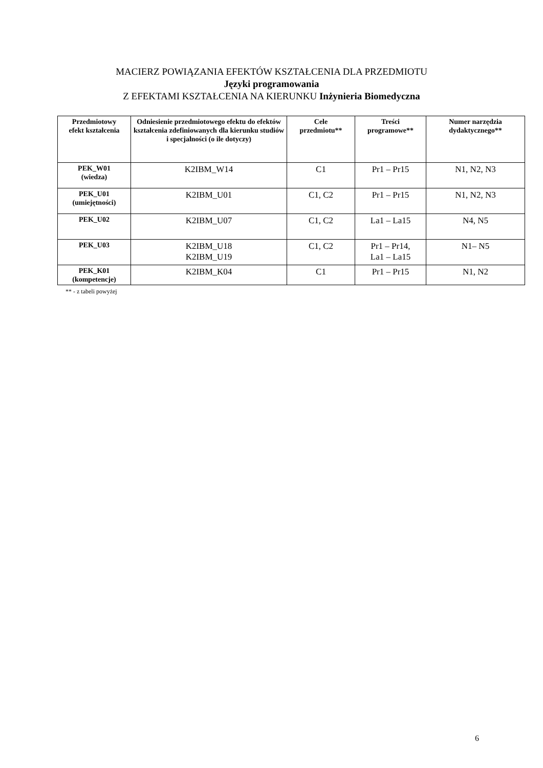MACIERZ POWIĄZANIA EFEKTÓW KSZTAŁCENIA DLA PRZEDMIOTU
Języki programowania
Z EFEKTAMI KSZTAŁCENIA NA KIERUNKU Inżynieria Biomedyczna
| Przedmiotowy efekt kształcenia | Odniesienie przedmiotowego efektu do efektów kształcenia zdefiniowanych dla kierunku studiów i specjalności (o ile dotyczy) | Cele przedmiotu** | Treści programowe** | Numer narzędzia dydaktycznego** |
| --- | --- | --- | --- | --- |
| PEK_W01 (wiedza) | K2IBM_W14 | C1 | Pr1 – Pr15 | N1, N2, N3 |
| PEK_U01 (umiejętności) | K2IBM_U01 | C1, C2 | Pr1 – Pr15 | N1, N2, N3 |
| PEK_U02 | K2IBM_U07 | C1, C2 | La1 – La15 | N4, N5 |
| PEK_U03 | K2IBM_U18 K2IBM_U19 | C1, C2 | Pr1 – Pr14, La1 – La15 | N1– N5 |
| PEK_K01 (kompetencje) | K2IBM_K04 | C1 | Pr1 – Pr15 | N1, N2 |
** - z tabeli powyżej
6